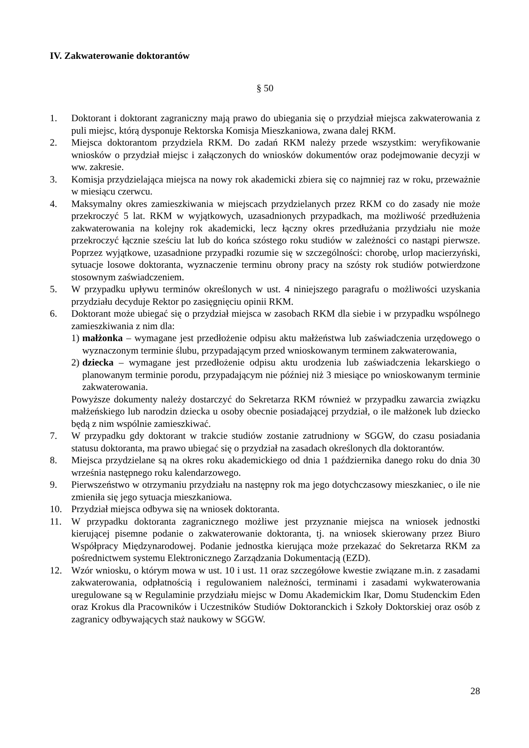IV. Zakwaterowanie doktorantów
§ 50
1. Doktorant i doktorant zagraniczny mają prawo do ubiegania się o przydział miejsca zakwaterowania z puli miejsc, którą dysponuje Rektorska Komisja Mieszkaniowa, zwana dalej RKM.
2. Miejsca doktorantom przydziela RKM. Do zadań RKM należy przede wszystkim: weryfikowanie wniosków o przydział miejsc i załączonych do wniosków dokumentów oraz podejmowanie decyzji w ww. zakresie.
3. Komisja przydzielająca miejsca na nowy rok akademicki zbiera się co najmniej raz w roku, przeważnie w miesiącu czerwcu.
4. Maksymalny okres zamieszkiwania w miejscach przydzielanych przez RKM co do zasady nie może przekroczyć 5 lat. RKM w wyjątkowych, uzasadnionych przypadkach, ma możliwość przedłużenia zakwaterowania na kolejny rok akademicki, lecz łączny okres przedłużania przydziału nie może przekroczyć łącznie sześciu lat lub do końca szóstego roku studiów w zależności co nastąpi pierwsze. Poprzez wyjątkowe, uzasadnione przypadki rozumie się w szczególności: chorobę, urlop macierzyński, sytuacje losowe doktoranta, wyznaczenie terminu obrony pracy na szósty rok studiów potwierdzone stosownym zaświadczeniem.
5. W przypadku upływu terminów określonych w ust. 4 niniejszego paragrafu o możliwości uzyskania przydziału decyduje Rektor po zasięgnięciu opinii RKM.
6. Doktorant może ubiegać się o przydział miejsca w zasobach RKM dla siebie i w przypadku wspólnego zamieszkiwania z nim dla:
1) małżonka – wymagane jest przedłożenie odpisu aktu małżeństwa lub zaświadczenia urzędowego o wyznaczonym terminie ślubu, przypadającym przed wnioskowanym terminem zakwaterowania,
2) dziecka – wymagane jest przedłożenie odpisu aktu urodzenia lub zaświadczenia lekarskiego o planowanym terminie porodu, przypadającym nie później niż 3 miesiące po wnioskowanym terminie zakwaterowania.
Powyższe dokumenty należy dostarczyć do Sekretarza RKM również w przypadku zawarcia związku małżeńskiego lub narodzin dziecka u osoby obecnie posiadającej przydział, o ile małżonek lub dziecko będą z nim wspólnie zamieszkiwać.
7. W przypadku gdy doktorant w trakcie studiów zostanie zatrudniony w SGGW, do czasu posiadania statusu doktoranta, ma prawo ubiegać się o przydział na zasadach określonych dla doktorantów.
8. Miejsca przydzielane są na okres roku akademickiego od dnia 1 października danego roku do dnia 30 września następnego roku kalendarzowego.
9. Pierwszeństwo w otrzymaniu przydziału na następny rok ma jego dotychczasowy mieszkaniec, o ile nie zmieniła się jego sytuacja mieszkaniowa.
10. Przydział miejsca odbywa się na wniosek doktoranta.
11. W przypadku doktoranta zagranicznego możliwe jest przyznanie miejsca na wniosek jednostki kierującej pisemne podanie o zakwaterowanie doktoranta, tj. na wniosek skierowany przez Biuro Współpracy Międzynarodowej. Podanie jednostka kierująca może przekazać do Sekretarza RKM za pośrednictwem systemu Elektronicznego Zarządzania Dokumentacją (EZD).
12. Wzór wniosku, o którym mowa w ust. 10 i ust. 11 oraz szczegółowe kwestie związane m.in. z zasadami zakwaterowania, odpłatnością i regulowaniem należności, terminami i zasadami wykwaterowania uregulowane są w Regulaminie przydziału miejsc w Domu Akademickim Ikar, Domu Studenckim Eden oraz Krokus dla Pracowników i Uczestników Studiów Doktoranckich i Szkoły Doktorskiej oraz osób z zagranicy odbywających staż naukowy w SGGW.
28